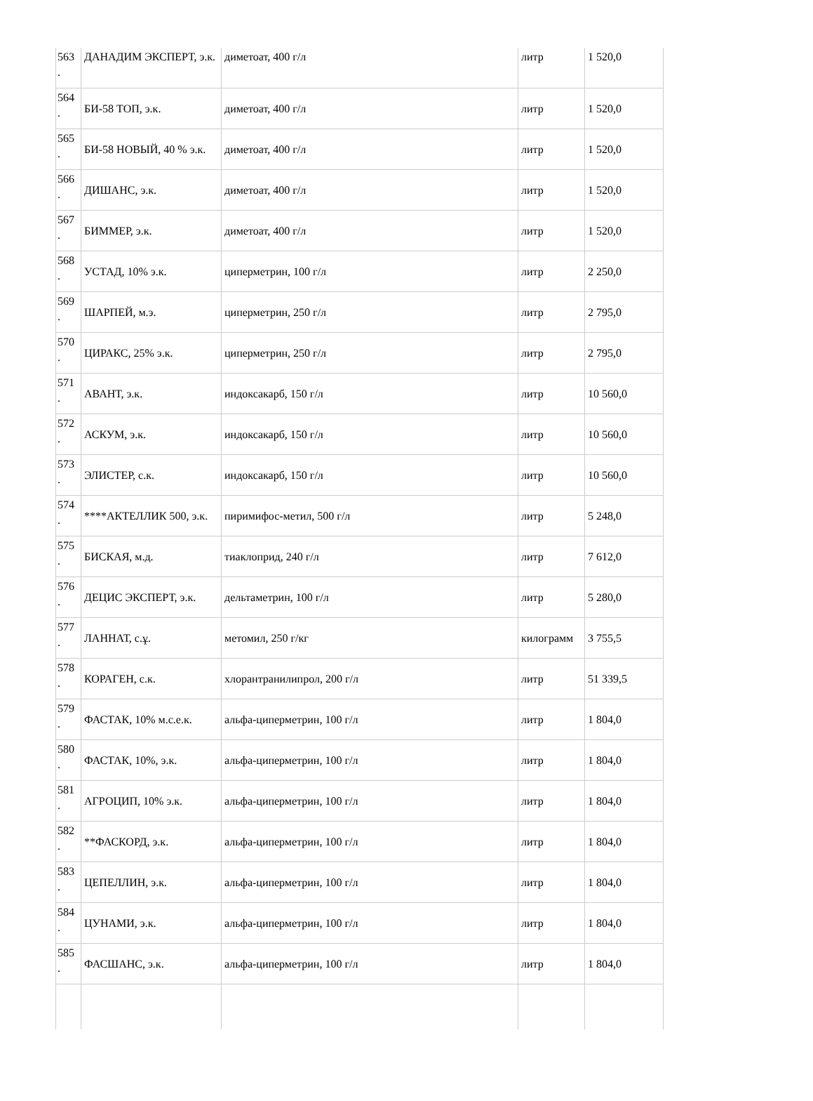| 563 . | ДАНАДИМ ЭКСПЕРТ, э.к. | диметоат, 400 г/л | литр | 1 520,0 |
| 564 . | БИ-58 ТОП, э.к. | диметоат, 400 г/л | литр | 1 520,0 |
| 565 . | БИ-58 НОВЫЙ, 40 % э.к. | диметоат, 400 г/л | литр | 1 520,0 |
| 566 . | ДИШАНС, э.к. | диметоат, 400 г/л | литр | 1 520,0 |
| 567 . | БИММЕР, э.к. | диметоат, 400 г/л | литр | 1 520,0 |
| 568 . | УСТАД, 10% э.к. | циперметрин, 100 г/л | литр | 2 250,0 |
| 569 . | ШАРПЕЙ, м.э. | циперметрин, 250 г/л | литр | 2 795,0 |
| 570 . | ЦИРАКС, 25% э.к. | циперметрин, 250 г/л | литр | 2 795,0 |
| 571 . | АВАНТ, э.к. | индоксакарб, 150 г/л | литр | 10 560,0 |
| 572 . | АСКУМ, э.к. | индоксакарб, 150 г/л | литр | 10 560,0 |
| 573 . | ЭЛИСТЕР, с.к. | индоксакарб, 150 г/л | литр | 10 560,0 |
| 574 . | ****АКТЕЛЛИК 500, э.к. | пиримифос-метил, 500 г/л | литр | 5 248,0 |
| 575 . | БИСКАЯ, м.д. | тиаклоприд, 240 г/л | литр | 7 612,0 |
| 576 . | ДЕЦИС ЭКСПЕРТ, э.к. | дельтаметрин, 100 г/л | литр | 5 280,0 |
| 577 . | ЛАННАТ, с.ұ. | метомил, 250 г/кг | килограмм | 3 755,5 |
| 578 . | КОРАГЕН, с.к. | хлорантранилипрол, 200 г/л | литр | 51 339,5 |
| 579 . | ФАСТАК, 10% м.с.е.к. | альфа-циперметрин, 100 г/л | литр | 1 804,0 |
| 580 . | ФАСТАК, 10%, э.к. | альфа-циперметрин, 100 г/л | литр | 1 804,0 |
| 581 . | АГРОЦИП, 10% э.к. | альфа-циперметрин, 100 г/л | литр | 1 804,0 |
| 582 . | **ФАСКОРД, э.к. | альфа-циперметрин, 100 г/л | литр | 1 804,0 |
| 583 . | ЦЕПЕЛЛИН, э.к. | альфа-циперметрин, 100 г/л | литр | 1 804,0 |
| 584 . | ЦУНАМИ, э.к. | альфа-циперметрин, 100 г/л | литр | 1 804,0 |
| 585 . | ФАСШАНС, э.к. | альфа-циперметрин, 100 г/л | литр | 1 804,0 |